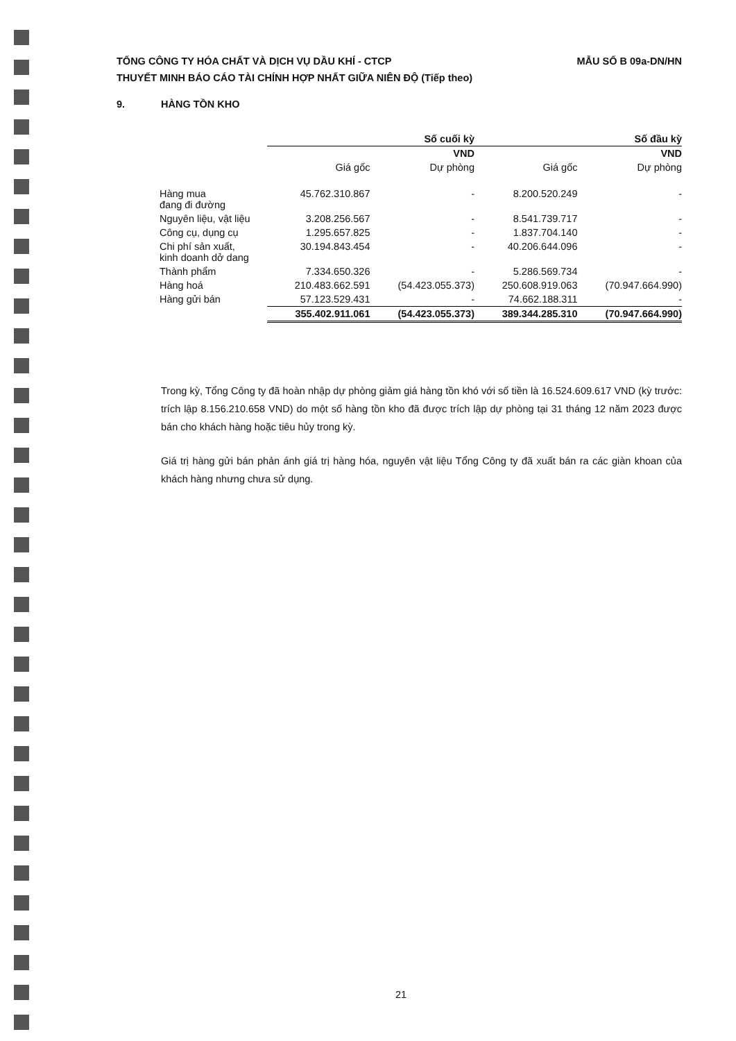TỔNG CÔNG TY HÓA CHẤT VÀ DỊCH VỤ DẦU KHÍ - CTCP
THUYẾT MINH BÁO CÁO TÀI CHÍNH HỢP NHẤT GIỮA NIÊN ĐỘ (Tiếp theo)
MẪU SỐ B 09a-DN/HN
9. HÀNG TỒN KHO
| | Số cuối kỳ | | Số đầu kỳ | |
| --- | --- | --- | --- | --- |
| | | VND | | VND |
| | Giá gốc | Dự phòng | Giá gốc | Dự phòng |
| Hàng mua đang đi đường | 45.762.310.867 | - | 8.200.520.249 | - |
| Nguyên liệu, vật liệu | 3.208.256.567 | - | 8.541.739.717 | - |
| Công cụ, dụng cụ | 1.295.657.825 | - | 1.837.704.140 | - |
| Chi phí sản xuất, kinh doanh dở dang | 30.194.843.454 | - | 40.206.644.096 | - |
| Thành phẩm | 7.334.650.326 | - | 5.286.569.734 | - |
| Hàng hoá | 210.483.662.591 | (54.423.055.373) | 250.608.919.063 | (70.947.664.990) |
| Hàng gửi bán | 57.123.529.431 | - | 74.662.188.311 | - |
| | 355.402.911.061 | (54.423.055.373) | 389.344.285.310 | (70.947.664.990) |
Trong kỳ, Tổng Công ty đã hoàn nhập dự phòng giảm giá hàng tồn khó với số tiền là 16.524.609.617 VND (kỳ trước: trích lập 8.156.210.658 VND) do một số hàng tồn kho đã được trích lập dự phòng tại 31 tháng 12 năm 2023 được bán cho khách hàng hoặc tiêu hủy trong kỳ.
Giá trị hàng gửi bán phản ánh giá trị hàng hóa, nguyên vật liệu Tổng Công ty đã xuất bán ra các giàn khoan của khách hàng nhưng chưa sử dụng.
21